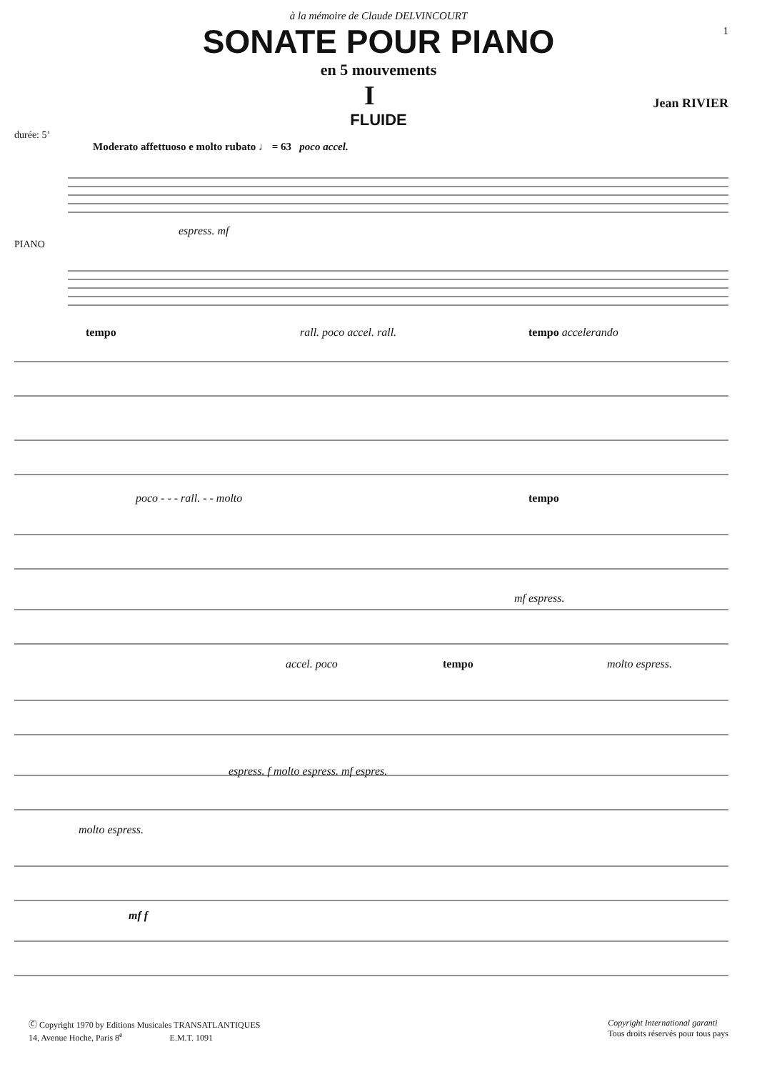1
à la mémoire de Claude DELVINCOURT
SONATE POUR PIANO
en 5 mouvements
I Jean RIVIER
FLUIDE
durée: 5’
Moderato affettuoso e molto rubato ♩ = 63 poco accel.
PIANO
espress. mf
tempo rall. poco accel. rall. tempo accelerando
poco - - - rall. - - molto tempo
mf espress.
accel. poco tempo molto espress.
espress. f molto espress. mf espres.
molto espress.
mf f
Ⓒ Copyright 1970 by Editions Musicales TRANSATLANTIQUES
14, Avenue Hoche, Paris 8<sup>e</sup> E.M.T. 1091
Copyright International garanti
Tous droits réservés pour tous pays